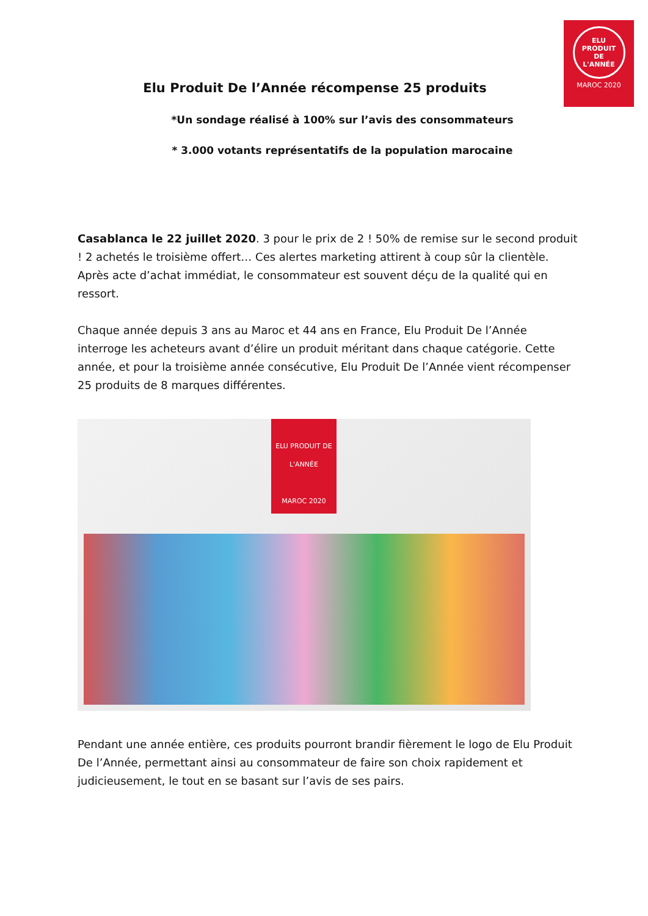ELU
PRODUIT
DE
L'ANNÉE
MAROC 2020
Elu Produit De l’Année récompense 25 produits
*Un sondage réalisé à 100% sur l’avis des consommateurs
* 3.000 votants représentatifs de la population marocaine
Casablanca le 22 juillet 2020. 3 pour le prix de 2 ! 50% de remise sur le second produit ! 2 achetés le troisième offert… Ces alertes marketing attirent à coup sûr la clientèle. Après acte d’achat immédiat, le consommateur est souvent déçu de la qualité qui en ressort.
Chaque année depuis 3 ans au Maroc et 44 ans en France, Elu Produit De l’Année interroge les acheteurs avant d’élire un produit méritant dans chaque catégorie. Cette année, et pour la troisième année consécutive, Elu Produit De l’Année vient récompenser 25 produits de 8 marques différentes.
ELU PRODUIT DE L'ANNÉE
MAROC 2020
Pendant une année entière, ces produits pourront brandir fièrement le logo de Elu Produit De l’Année, permettant ainsi au consommateur de faire son choix rapidement et judicieusement, le tout en se basant sur l’avis de ses pairs.